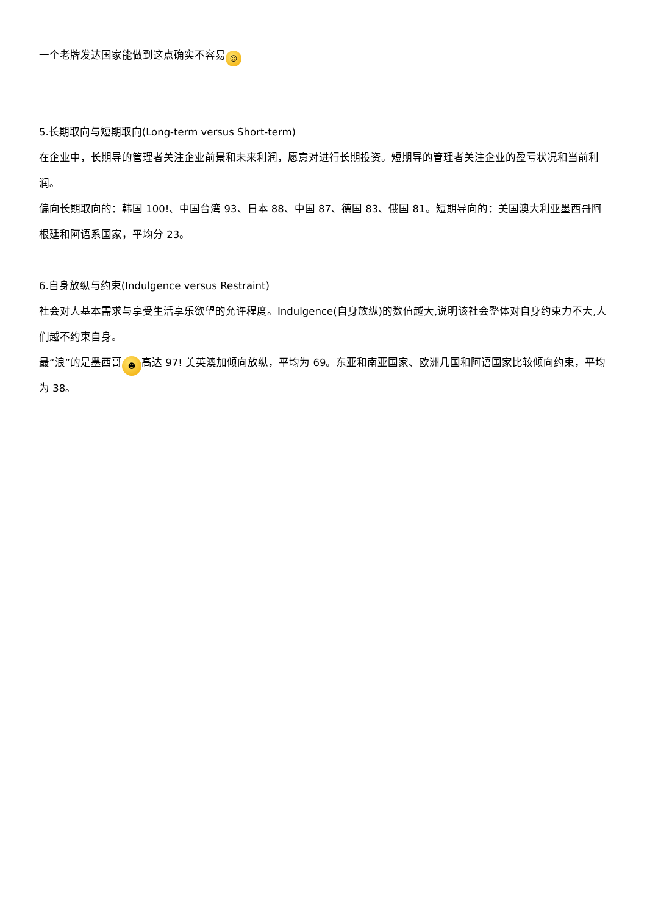一个老牌发达国家能做到这点确实不容易 ☺
5.长期取向与短期取向(Long-term versus Short-term)
在企业中，长期导的管理者关注企业前景和未来利润，愿意对进行长期投资。短期导的管理者关注企业的盈亏状况和当前利润。
偏向长期取向的：韩国 100!、中国台湾 93、日本 88、中国 87、德国 83、俄国 81。短期导向的：美国澳大利亚墨西哥阿根廷和阿语系国家，平均分 23。
6.自身放纵与约束(Indulgence versus Restraint)
社会对人基本需求与享受生活享乐欲望的允许程度。Indulgence(自身放纵)的数值越大,说明该社会整体对自身约束力不大,人们越不约束自身。
最“浪”的是墨西哥 ☻ 高达 97! 美英澳加倾向放纵，平均为 69。东亚和南亚国家、欧洲几国和阿语国家比较倾向约束，平均为 38。